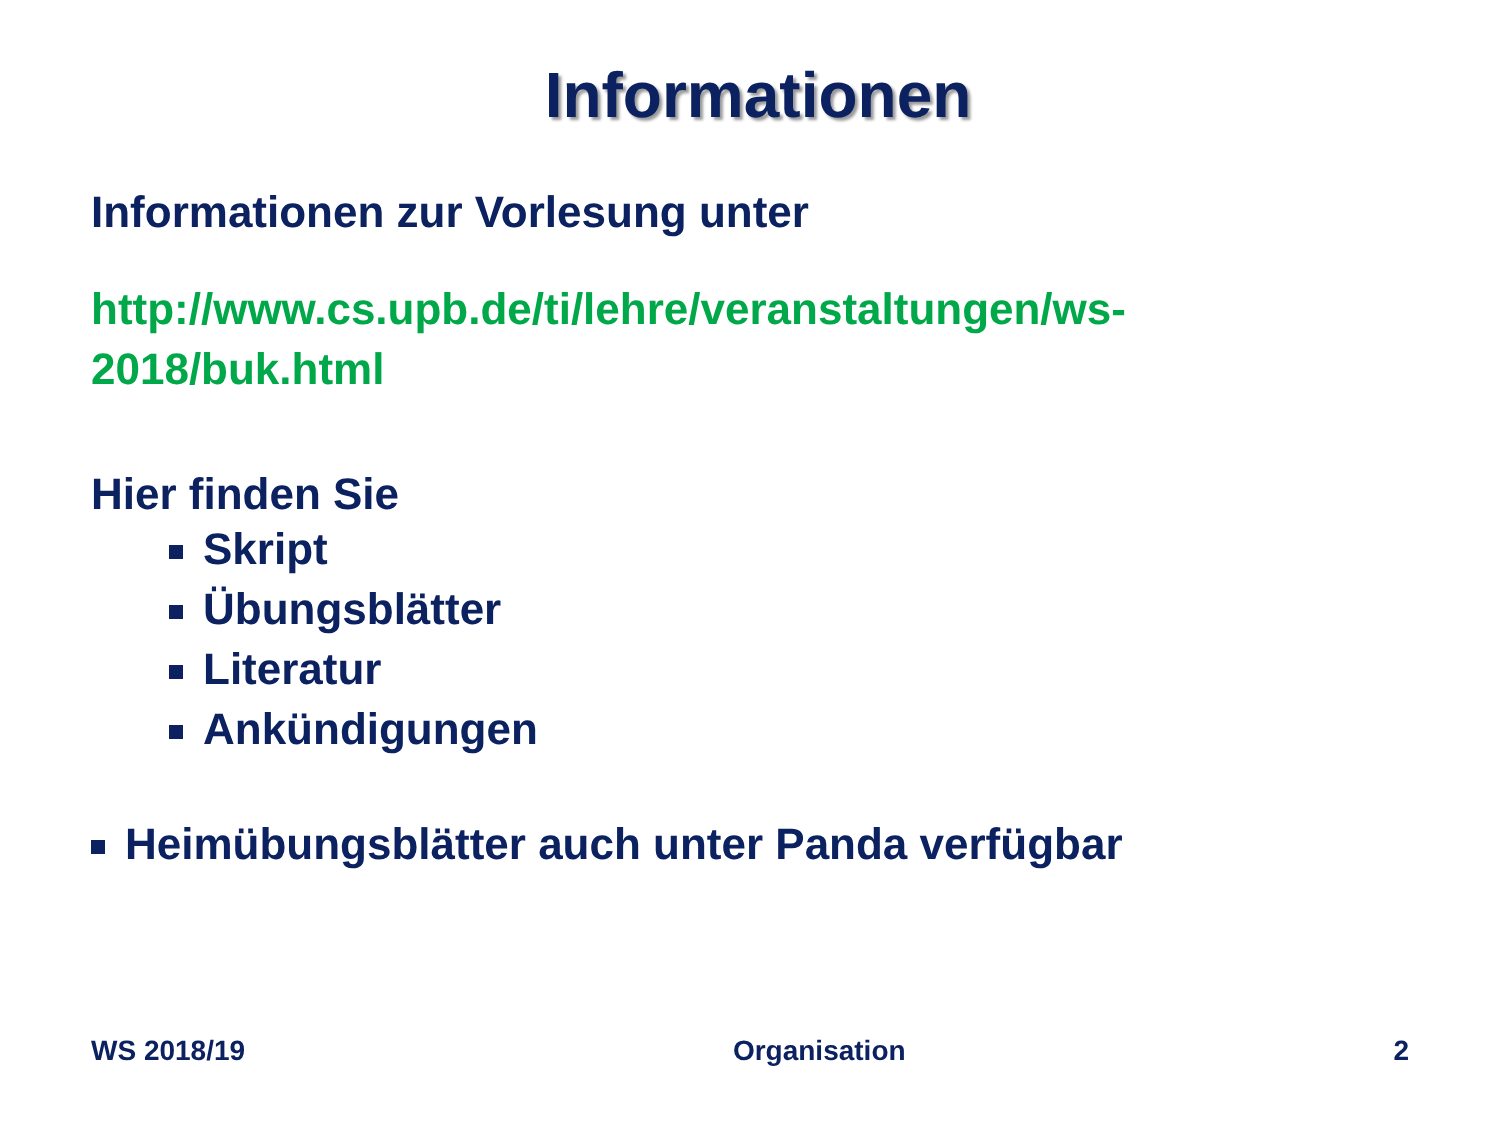Informationen
Informationen zur Vorlesung unter
http://www.cs.upb.de/ti/lehre/veranstaltungen/ws-
2018/buk.html
Hier finden Sie
Skript
Übungsblätter
Literatur
Ankündigungen
Heimübungsblätter auch unter Panda verfügbar
WS 2018/19 Organisation 2